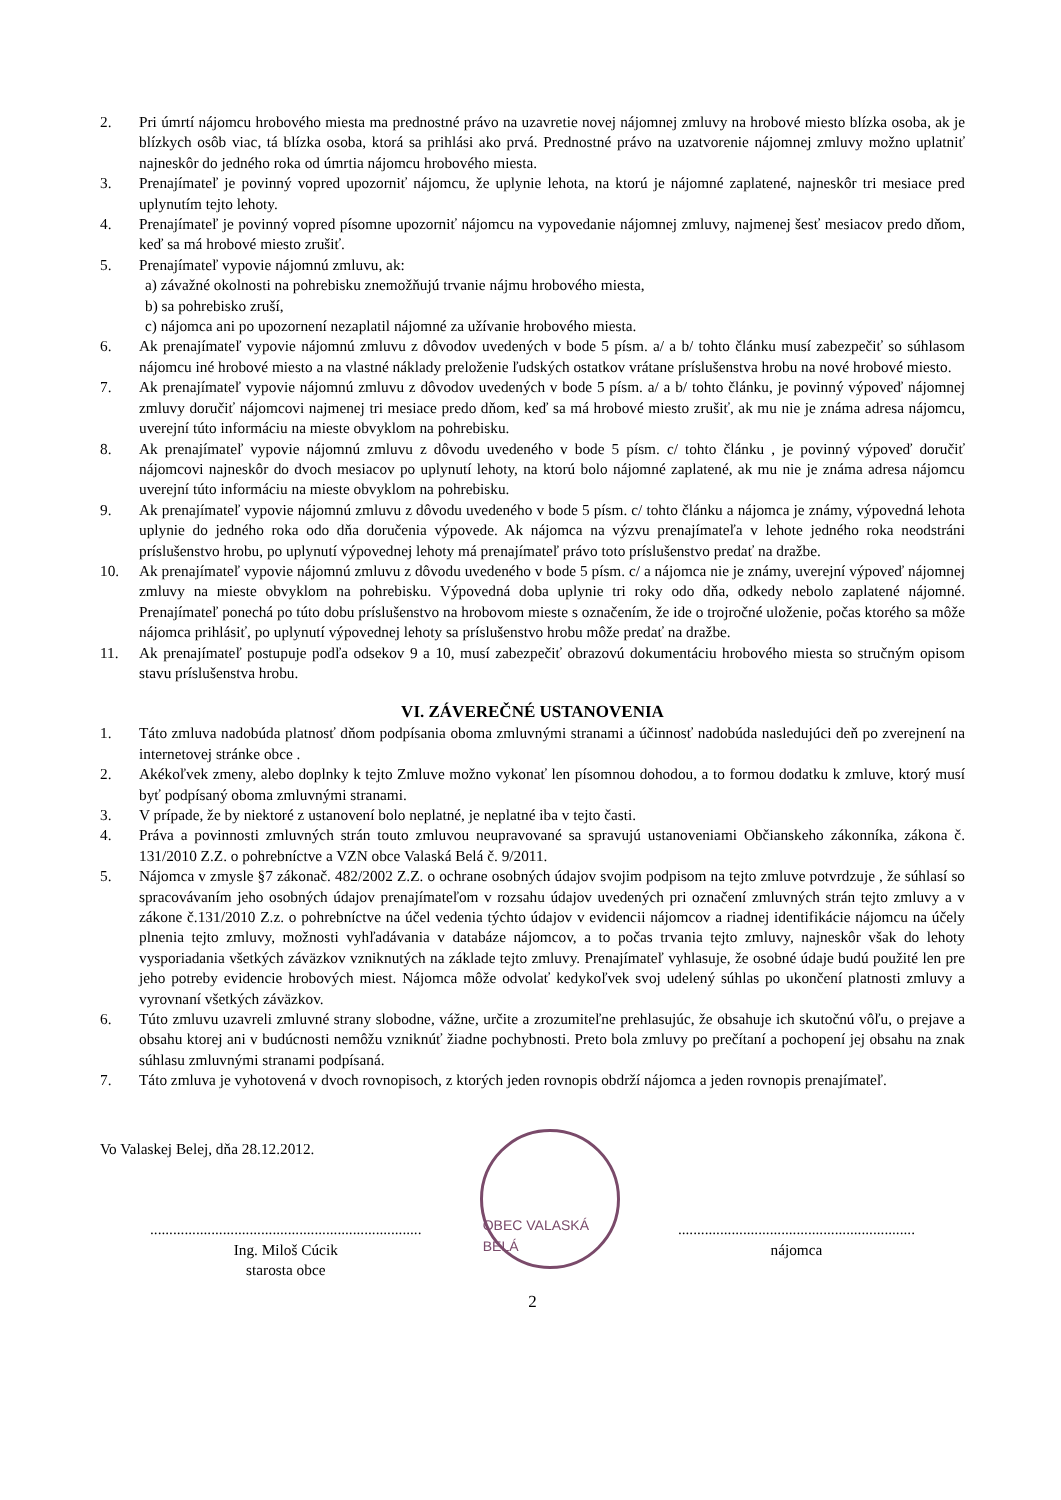2. Pri úmrtí nájomcu hrobového miesta ma prednostné právo na uzavretie novej nájomnej zmluvy na hrobové miesto blízka osoba, ak je blízkych osôb viac, tá blízka osoba, ktorá sa prihlási ako prvá. Prednostné právo na uzatvorenie nájomnej zmluvy možno uplatniť najneskôr do jedného roka od úmrtia nájomcu hrobového miesta.
3. Prenajímateľ je povinný vopred upozorniť nájomcu, že uplynie lehota, na ktorú je nájomné zaplatené, najneskôr tri mesiace pred uplynutím tejto lehoty.
4. Prenajímateľ je povinný vopred písomne upozorniť nájomcu na vypovedanie nájomnej zmluvy, najmenej šesť mesiacov predo dňom, keď sa má hrobové miesto zrušiť.
5. Prenajímateľ vypovie nájomnú zmluvu, ak:
a) závažné okolnosti na pohrebisku znemožňujú trvanie nájmu hrobového miesta,
b) sa pohrebisko zruší,
c) nájomca ani po upozornení nezaplatil nájomné za užívanie hrobového miesta.
6. Ak prenajímateľ vypovie nájomnú zmluvu z dôvodov uvedených v bode 5 písm. a/ a b/ tohto článku musí zabezpečiť so súhlasom nájomcu iné hrobové miesto a na vlastné náklady preloženie ľudských ostatkov vrátane príslušenstva hrobu na nové hrobové miesto.
7. Ak prenajímateľ vypovie nájomnú zmluvu z dôvodov uvedených v bode 5 písm. a/ a b/ tohto článku, je povinný výpoveď nájomnej zmluvy doručiť nájomcovi najmenej tri mesiace predo dňom, keď sa má hrobové miesto zrušiť, ak mu nie je známa adresa nájomcu, uverejní túto informáciu na mieste obvyklom na pohrebisku.
8. Ak prenajímateľ vypovie nájomnú zmluvu z dôvodu uvedeného v bode 5 písm. c/ tohto článku , je povinný výpoveď doručiť nájomcovi najneskôr do dvoch mesiacov po uplynutí lehoty, na ktorú bolo nájomné zaplatené, ak mu nie je známa adresa nájomcu uverejní túto informáciu na mieste obvyklom na pohrebisku.
9. Ak prenajímateľ vypovie nájomnú zmluvu z dôvodu uvedeného v bode 5 písm. c/ tohto článku a nájomca je známy, výpovedná lehota uplynie do jedného roka odo dňa doručenia výpovede. Ak nájomca na výzvu prenajímateľa v lehote jedného roka neodstráni príslušenstvo hrobu, po uplynutí výpovednej lehoty má prenajímateľ právo toto príslušenstvo predať na dražbe.
10. Ak prenajímateľ vypovie nájomnú zmluvu z dôvodu uvedeného v bode 5 písm. c/ a nájomca nie je známy, uverejní výpoveď nájomnej zmluvy na mieste obvyklom na pohrebisku. Výpovedná doba uplynie tri roky odo dňa, odkedy nebolo zaplatené nájomné. Prenajímateľ ponechá po túto dobu príslušenstvo na hrobovom mieste s označením, že ide o trojročné uloženie, počas ktorého sa môže nájomca prihlásiť, po uplynutí výpovednej lehoty sa príslušenstvo hrobu môže predať na dražbe.
11. Ak prenajímateľ postupuje podľa odsekov 9 a 10, musí zabezpečiť obrazovú dokumentáciu hrobového miesta so stručným opisom stavu príslušenstva hrobu.
VI. ZÁVEREČNÉ USTANOVENIA
1. Táto zmluva nadobúda platnosť dňom podpísania oboma zmluvnými stranami a účinnosť nadobúda nasledujúci deň po zverejnení na internetovej stránke obce .
2. Akékoľvek zmeny, alebo doplnky k tejto Zmluve možno vykonať len písomnou dohodou, a to formou dodatku k zmluve, ktorý musí byť podpísaný oboma zmluvnými stranami.
3. V prípade, že by niektoré z ustanovení bolo neplatné, je neplatné iba v tejto časti.
4. Práva a povinnosti zmluvných strán touto zmluvou neupravované sa spravujú ustanoveniami Občianskeho zákonníka, zákona č. 131/2010 Z.Z. o pohrebníctve a VZN obce Valaská Belá č. 9/2011.
5. Nájomca v zmysle §7 zákonač. 482/2002 Z.Z. o ochrane osobných údajov svojim podpisom na tejto zmluve potvrdzuje , že súhlasí so spracovávaním jeho osobných údajov prenajímateľom v rozsahu údajov uvedených pri označení zmluvných strán tejto zmluvy a v zákone č.131/2010 Z.z. o pohrebníctve na účel vedenia týchto údajov v evidencii nájomcov a riadnej identifikácie nájomcu na účely plnenia tejto zmluvy, možnosti vyhľadávania v databáze nájomcov, a to počas trvania tejto zmluvy, najneskôr však do lehoty vysporiadania všetkých záväzkov vzniknutých na základe tejto zmluvy. Prenajímateľ vyhlasuje, že osobné údaje budú použité len pre jeho potreby evidencie hrobových miest. Nájomca môže odvolať kedykoľvek svoj udelený súhlas po ukončení platnosti zmluvy a vyrovnaní všetkých záväzkov.
6. Túto zmluvu uzavreli zmluvné strany slobodne, vážne, určite a zrozumiteľne prehlasujúc, že obsahuje ich skutočnú vôľu, o prejave a obsahu ktorej ani v budúcnosti nemôžu vzniknúť žiadne pochybnosti. Preto bola zmluvy po prečítaní a pochopení jej obsahu na znak súhlasu zmluvnými stranami podpísaná.
7. Táto zmluva je vyhotovená v dvoch rovnopisoch, z ktorých jeden rovnopis obdrží nájomca a jeden rovnopis prenajímateľ.
Vo Valaskej Belej, dňa 28.12.2012.
.......................................................................
Ing. Miloš Cúcik
starosta obce
OBEC VALASKÁ BELÁ
..............................................................
nájomca
2